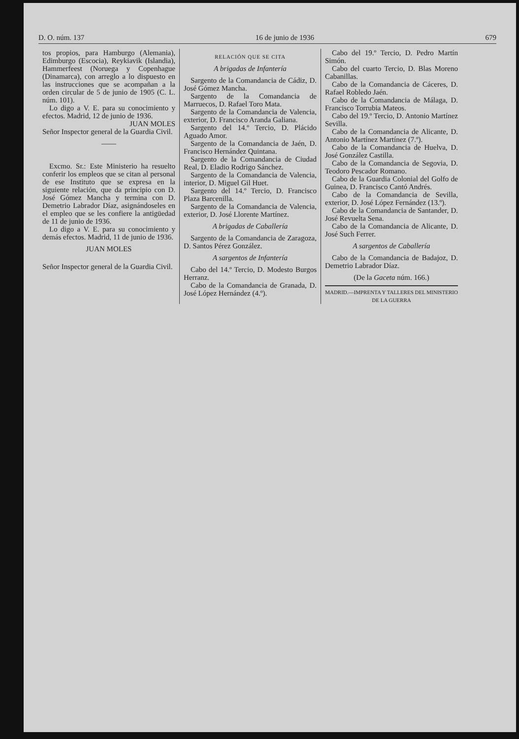D. O. núm. 137 16 de junio de 1936 679
tos propios, para Hamburgo (Alemania), Edimburgo (Escocia), Reykiavik (Islandia), Hammerfeest (Noruega y Copenhague (Dinamarca), con arreglo a lo dispuesto en las instrucciones que se acompañan a la orden circular de 5 de junio de 1905 (C. L. núm. 101).
Lo digo a V. E. para su conocimiento y efectos. Madrid, 12 de junio de 1936.
JUAN MOLES
Señor Inspector general de la Guardia Civil.
——
Excmo. Sr.: Este Ministerio ha resuelto conferir los empleos que se citan al personal de ese Instituto que se expresa en la siguiente relación, que da principio con D. José Gómez Mancha y termina con D. Demetrio Labrador Díaz, asignándoseles en el empleo que se les confiere la antigüedad de 11 de junio de 1936.
Lo digo a V. E. para su conocimiento y demás efectos. Madrid, 11 de junio de 1936.
JUAN MOLES
Señor Inspector general de la Guardia Civil.
RELACIÓN QUE SE CITA
A brigadas de Infantería
Sargento de la Comandancia de Cádiz, D. José Gómez Mancha.
Sargento de la Comandancia de Marruecos, D. Rafael Toro Mata.
Sargento de la Comandancia de Valencia, exterior, D. Francisco Aranda Galiana.
Sargento del 14.º Tercio, D. Plácido Aguado Amor.
Sargento de la Comandancia de Jaén, D. Francisco Hernández Quintana.
Sargento de la Comandancia de Ciudad Real, D. Eladio Rodrigo Sánchez.
Sargento de la Comandancia de Valencia, interior, D. Miguel Gil Huet.
Sargento del 14.º Tercio, D. Francisco Plaza Barcenilla.
Sargento de la Comandancia de Valencia, exterior, D. José Llorente Martínez.
A brigadas de Caballería
Sargento de la Comandancia de Zaragoza, D. Santos Pérez González.
A sargentos de Infantería
Cabo del 14.º Tercio, D. Modesto Burgos Herranz.
Cabo de la Comandancia de Granada, D. José López Hernández (4.º).
Cabo del 19.º Tercio, D. Pedro Martín Simón.
Cabo del cuarto Tercio, D. Blas Moreno Cabanillas.
Cabo de la Comandancia de Cáceres, D. Rafael Robledo Jaén.
Cabo de la Comandancia de Málaga, D. Francisco Torrubia Mateos.
Cabo del 19.º Tercio, D. Antonio Martínez Sevilla.
Cabo de la Comandancia de Alicante, D. Antonio Martínez Martínez (7.º).
Cabo de la Comandancia de Huelva, D. José González Castilla.
Cabo de la Comandancia de Segovia, D. Teodoro Pescador Romano.
Cabo de la Guardia Colonial del Golfo de Guinea, D. Francisco Cantó Andrés.
Cabo de la Comandancia de Sevilla, exterior, D. José López Fernández (13.º).
Cabo de la Comandancia de Santander, D. José Revuelta Sena.
Cabo de la Comandancia de Alicante, D. José Such Ferrer.
A sargentos de Caballería
Cabo de la Comandancia de Badajoz, D. Demetrio Labrador Díaz.
(De la Gaceta núm. 166.)
MADRID.—IMPRENTA Y TALLERES DEL MINISTERIO DE LA GUERRA